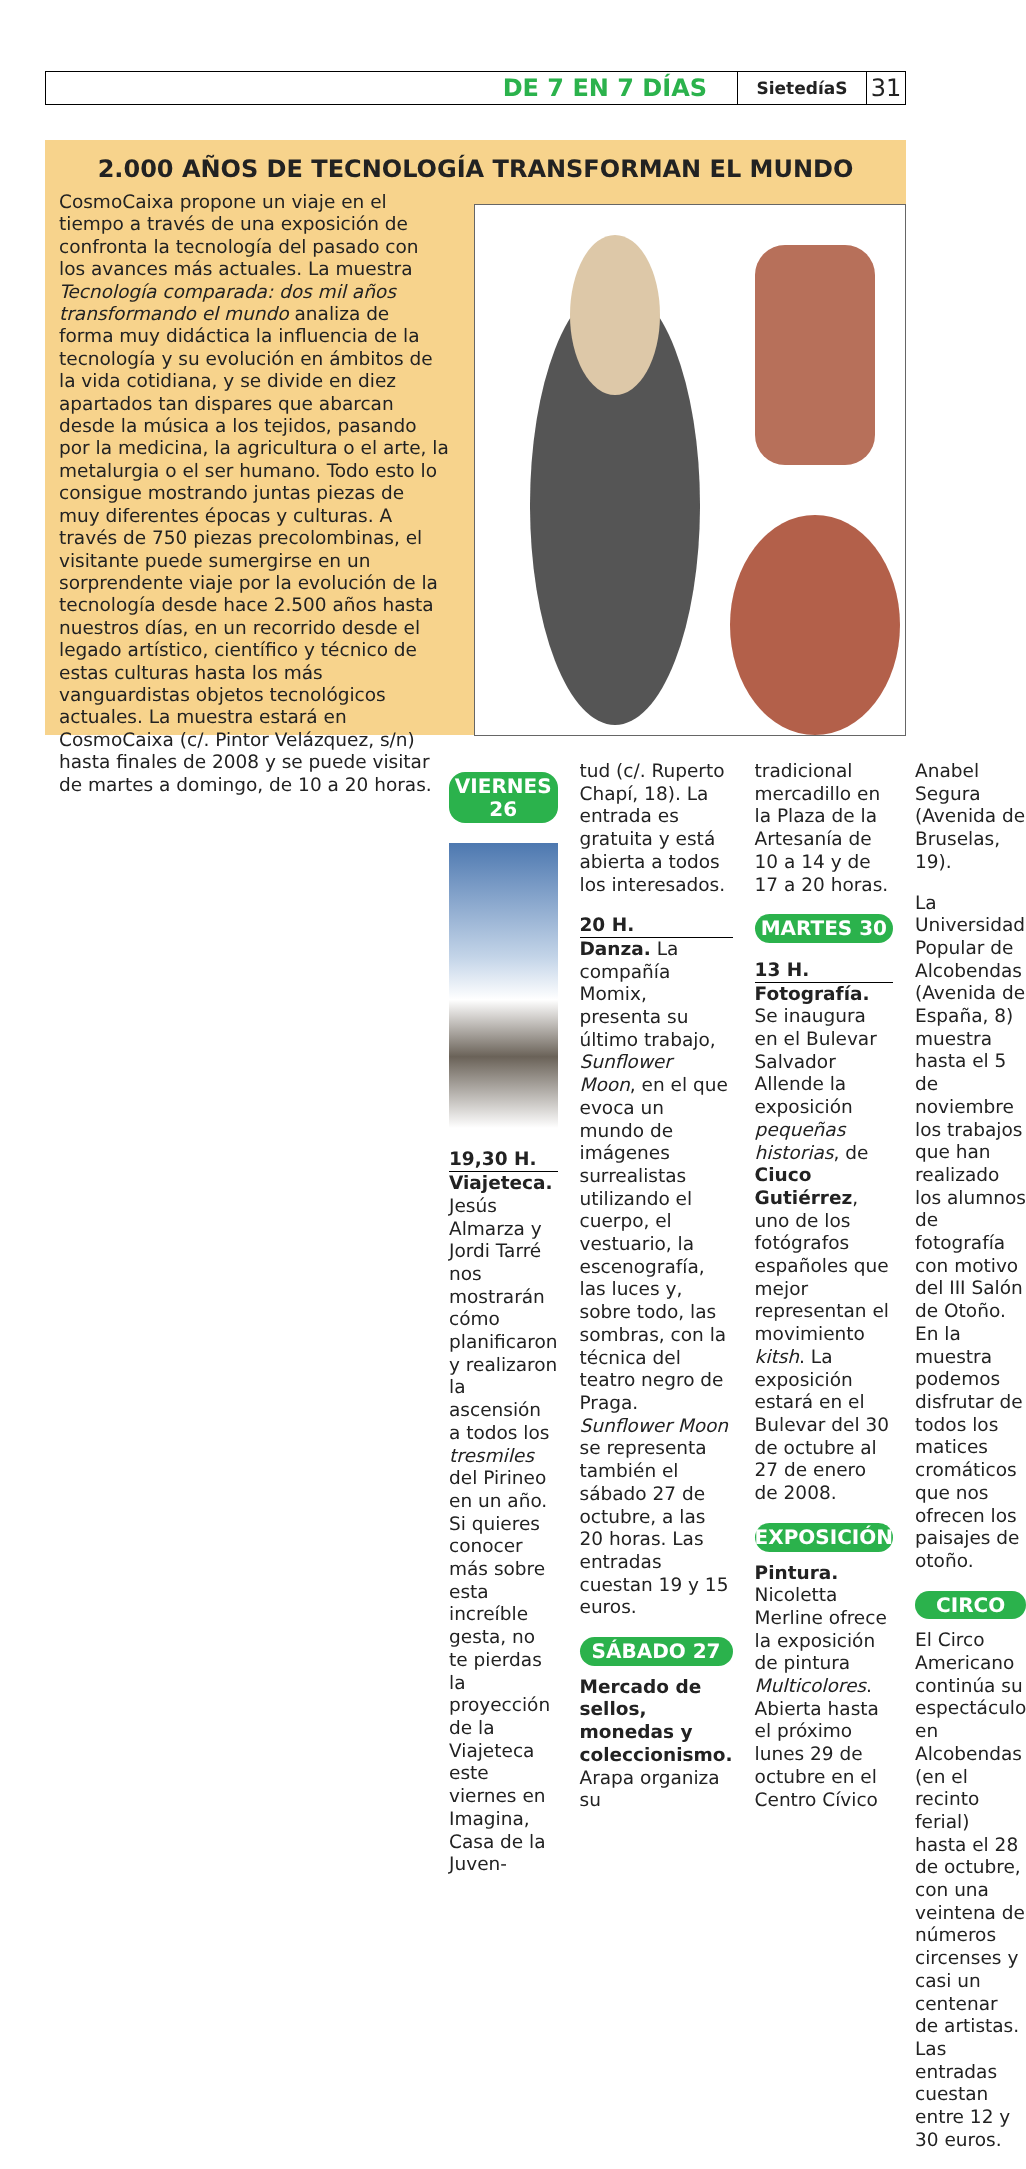DE 7 EN 7 DÍAS SietedíaS 31
2.000 AÑOS DE TECNOLOGÍA TRANSFORMAN EL MUNDO
CosmoCaixa propone un viaje en el tiempo a través de una exposición de confronta la tecnología del pasado con los avances más actuales. La muestra Tecnología comparada: dos mil años transformando el mundo analiza de forma muy didáctica la influencia de la tecnología y su evolución en ámbitos de la vida cotidiana, y se divide en diez apartados tan dispares que abarcan desde la música a los tejidos, pasando por la medicina, la agricultura o el arte, la metalurgia o el ser humano. Todo esto lo consigue mostrando juntas piezas de muy diferentes épocas y culturas. A través de 750 piezas precolombinas, el visitante puede sumergirse en un sorprendente viaje por la evolución de la tecnología desde hace 2.500 años hasta nuestros días, en un recorrido desde el legado artístico, científico y técnico de estas culturas hasta los más vanguardistas objetos tecnológicos actuales. La muestra estará en CosmoCaixa (c/. Pintor Velázquez, s/n) hasta finales de 2008 y se puede visitar de martes a domingo, de 10 a 20 horas.
VIERNES 26
19,30 H.
Viajeteca. Jesús Almarza y Jordi Tarré nos mostrarán cómo planificaron y realizaron la ascensión a todos los tresmiles del Pirineo en un año. Si quieres conocer más sobre esta increíble gesta, no te pierdas la proyección de la Viajeteca este viernes en Imagina, Casa de la Juven-
tud (c/. Ruperto Chapí, 18). La entrada es gratuita y está abierta a todos los interesados.
20 H.
Danza. La compañía Momix, presenta su último trabajo, Sunflower Moon, en el que evoca un mundo de imágenes surrealistas utilizando el cuerpo, el vestuario, la escenografía, las luces y, sobre todo, las sombras, con la técnica del teatro negro de Praga. Sunflower Moon se representa también el sábado 27 de octubre, a las 20 horas. Las entradas cuestan 19 y 15 euros.
SÁBADO 27
Mercado de sellos, monedas y coleccionismo. Arapa organiza su
tradicional mercadillo en la Plaza de la Artesanía de 10 a 14 y de 17 a 20 horas.
MARTES 30
13 H.
Fotografía. Se inaugura en el Bulevar Salvador Allende la exposición pequeñas historias, de Ciuco Gutiérrez, uno de los fotógrafos españoles que mejor representan el movimiento kitsh. La exposición estará en el Bulevar del 30 de octubre al 27 de enero de 2008.
EXPOSICIÓN
Pintura. Nicoletta Merline ofrece la exposición de pintura Multicolores. Abierta hasta el próximo lunes 29 de octubre en el Centro Cívico
Anabel Segura (Avenida de Bruselas, 19).
La Universidad Popular de Alcobendas (Avenida de España, 8) muestra hasta el 5 de noviembre los trabajos que han realizado los alumnos de fotografía con motivo del III Salón de Otoño. En la muestra podemos disfrutar de todos los matices cromáticos que nos ofrecen los paisajes de otoño.
CIRCO
El Circo Americano continúa su espectáculo en Alcobendas (en el recinto ferial) hasta el 28 de octubre, con una veintena de números circenses y casi un centenar de artistas. Las entradas cuestan entre 12 y 30 euros.